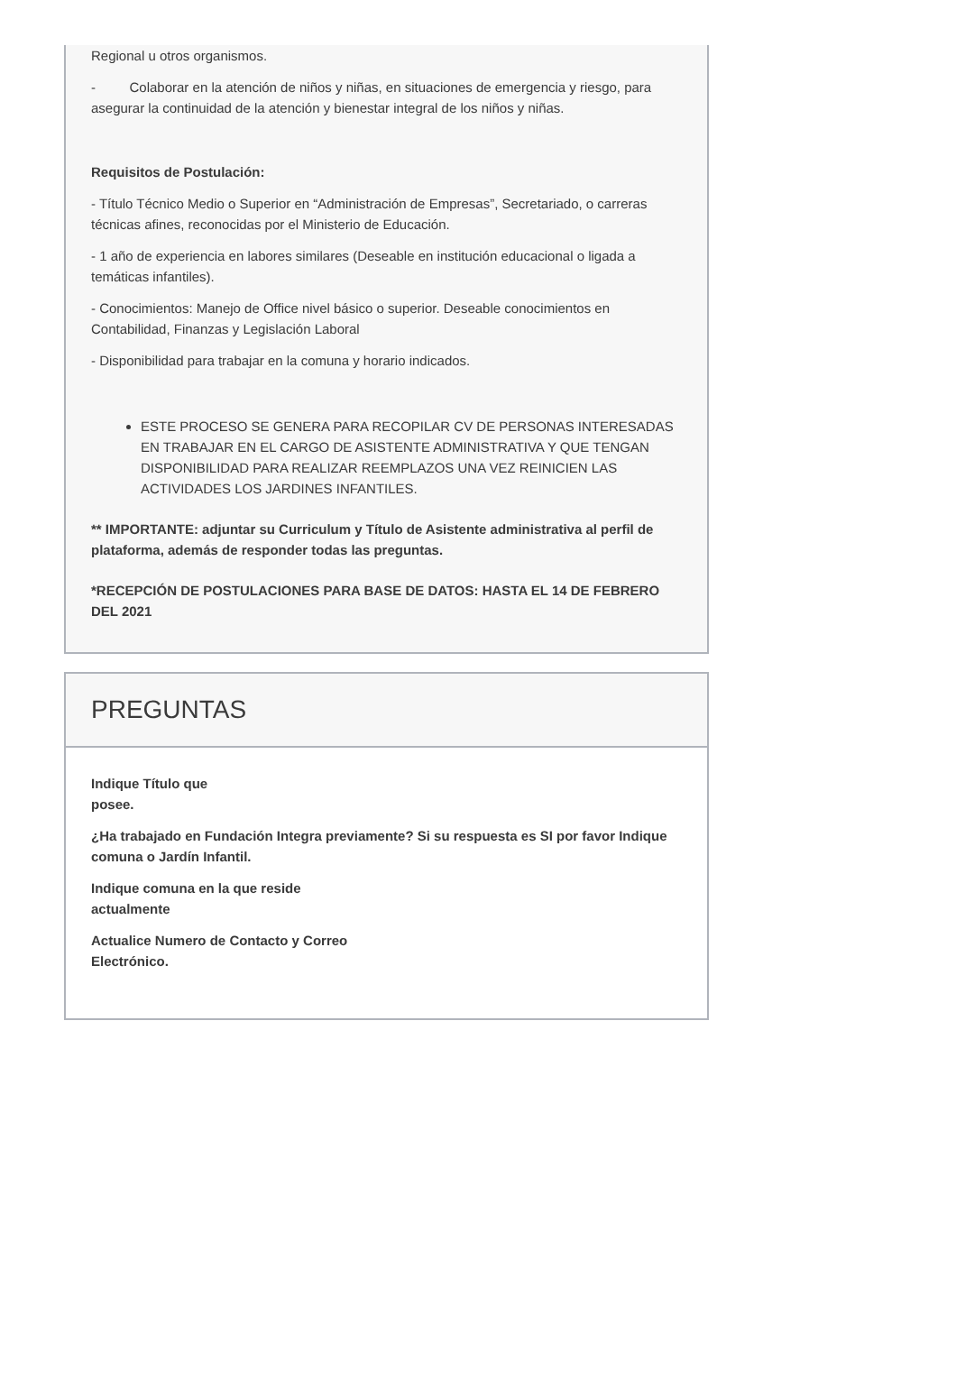Regional u otros organismos.
- Colaborar en la atención de niños y niñas, en situaciones de emergencia y riesgo, para asegurar la continuidad de la atención y bienestar integral de los niños y niñas.
Requisitos de Postulación:
- Título Técnico Medio o Superior en “Administración de Empresas”, Secretariado, o carreras técnicas afines, reconocidas por el Ministerio de Educación.
- 1 año de experiencia en labores similares (Deseable en institución educacional o ligada a temáticas infantiles).
- Conocimientos: Manejo de Office nivel básico o superior. Deseable conocimientos en Contabilidad, Finanzas y Legislación Laboral
- Disponibilidad para trabajar en la comuna y horario indicados.
ESTE PROCESO SE GENERA PARA RECOPILAR CV DE PERSONAS INTERESADAS EN TRABAJAR EN EL CARGO DE ASISTENTE ADMINISTRATIVA Y QUE TENGAN DISPONIBILIDAD PARA REALIZAR REEMPLAZOS UNA VEZ REINICIEN LAS ACTIVIDADES LOS JARDINES INFANTILES.
** IMPORTANTE: adjuntar su Curriculum y Título de Asistente administrativa al perfil de plataforma, además de responder todas las preguntas.
*RECEPCIÓN DE POSTULACIONES PARA BASE DE DATOS: HASTA EL 14 DE FEBRERO DEL 2021
PREGUNTAS
Indique Título que
posee.
¿Ha trabajado en Fundación Integra previamente? Si su respuesta es SI por favor Indique comuna o Jardín Infantil.
Indique comuna en la que reside
actualmente
Actualice Numero de Contacto y Correo
Electrónico.